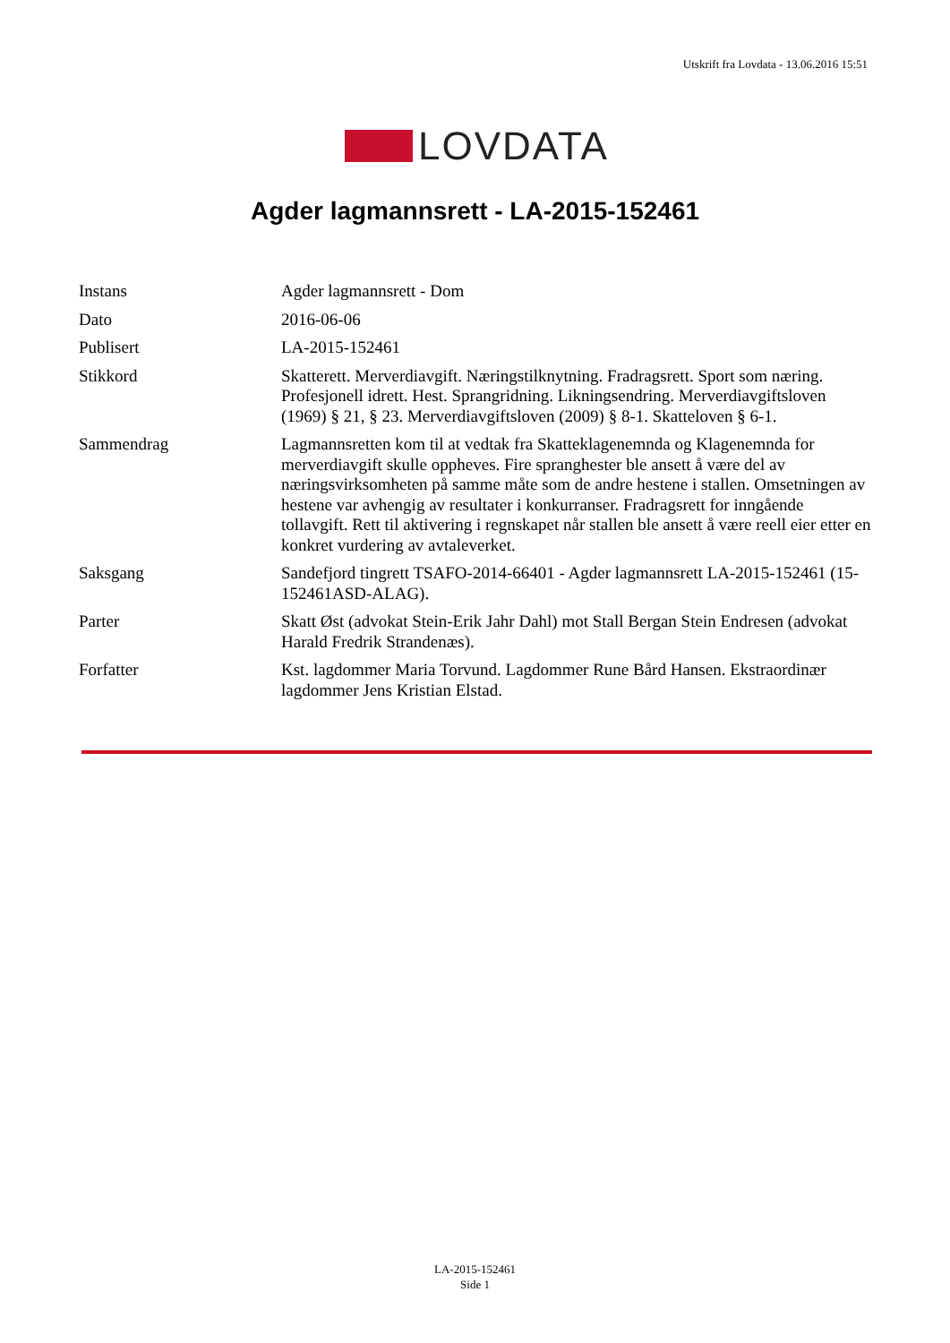Utskrift fra Lovdata - 13.06.2016 15:51
LOVDATA
Agder lagmannsrett - LA-2015-152461
| Instans | Agder lagmannsrett - Dom |
| Dato | 2016-06-06 |
| Publisert | LA-2015-152461 |
| Stikkord | Skatterett. Merverdiavgift. Næringstilknytning. Fradragsrett. Sport som næring. Profesjonell idrett. Hest. Sprangridning. Likningsendring. Merverdiavgiftsloven (1969) § 21, § 23. Merverdiavgiftsloven (2009) § 8-1. Skatteloven § 6-1. |
| Sammendrag | Lagmannsretten kom til at vedtak fra Skatteklagenemnda og Klagenemnda for merverdiavgift skulle oppheves. Fire spranghester ble ansett å være del av næringsvirksomheten på samme måte som de andre hestene i stallen. Omsetningen av hestene var avhengig av resultater i konkurranser. Fradragsrett for inngående tollavgift. Rett til aktivering i regnskapet når stallen ble ansett å være reell eier etter en konkret vurdering av avtaleverket. |
| Saksgang | Sandefjord tingrett TSAFO-2014-66401 - Agder lagmannsrett LA-2015-152461 (15-152461ASD-ALAG). |
| Parter | Skatt Øst (advokat Stein-Erik Jahr Dahl) mot Stall Bergan Stein Endresen (advokat Harald Fredrik Strandenæs). |
| Forfatter | Kst. lagdommer Maria Torvund. Lagdommer Rune Bård Hansen. Ekstraordinær lagdommer Jens Kristian Elstad. |
LA-2015-152461
Side 1